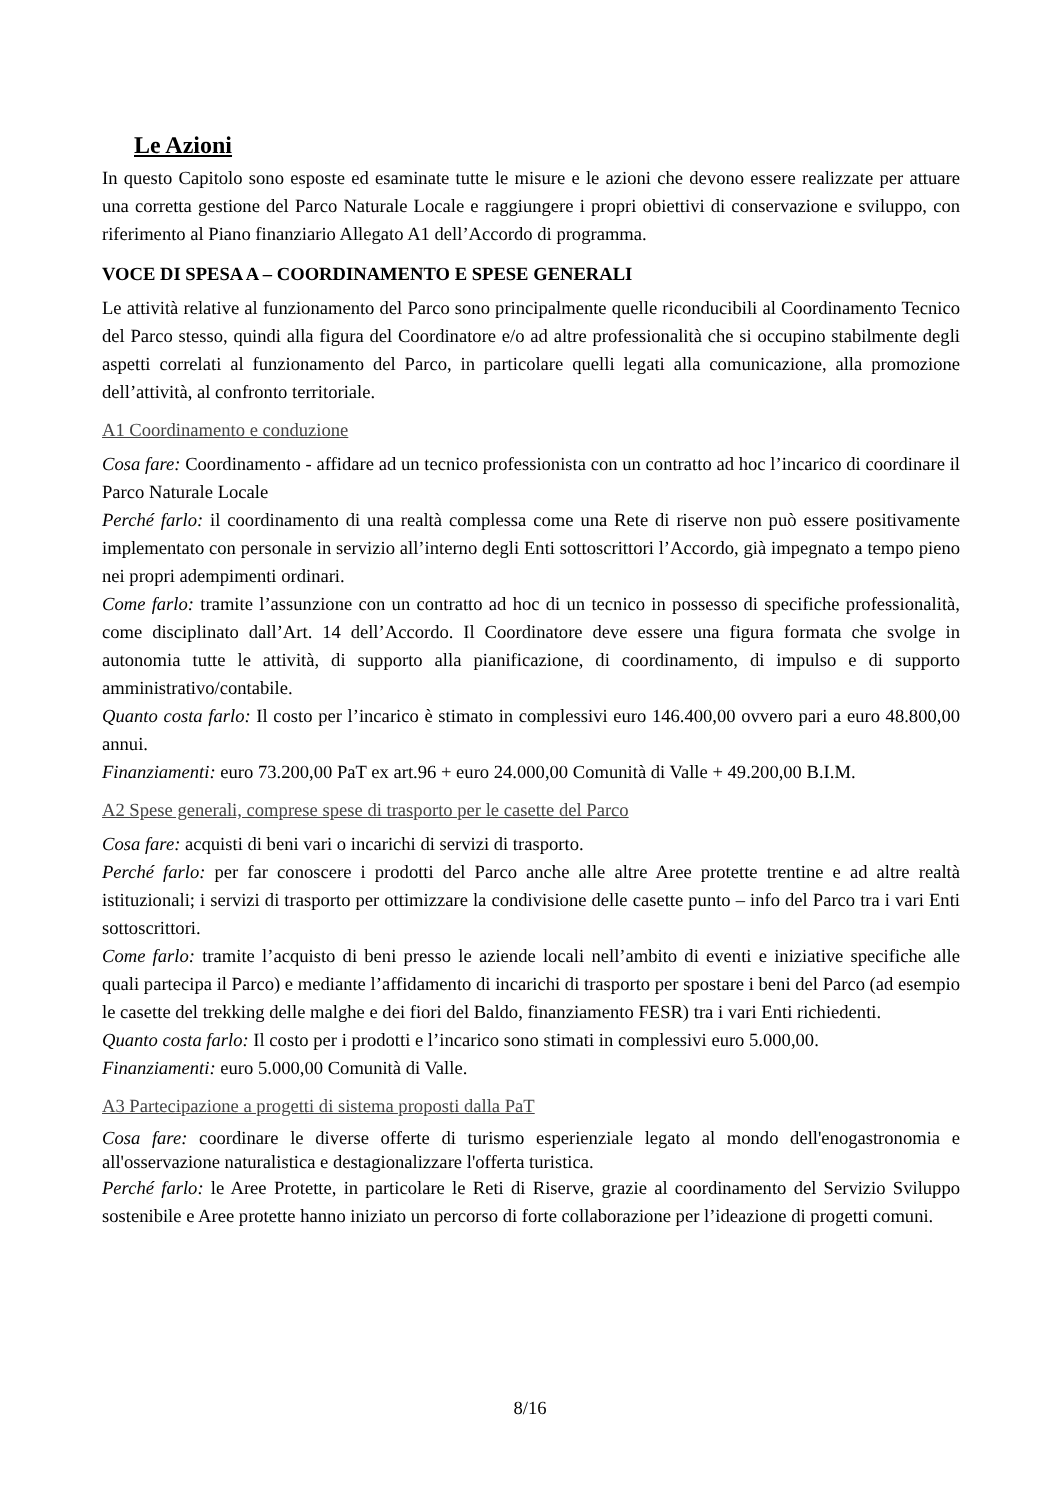Le Azioni
In questo Capitolo sono esposte ed esaminate tutte le misure e le azioni che devono essere realizzate per attuare una corretta gestione del Parco Naturale Locale e raggiungere i propri obiettivi di conservazione e sviluppo, con riferimento al Piano finanziario Allegato A1 dell’Accordo di programma.
VOCE DI SPESA A – COORDINAMENTO E SPESE GENERALI
Le attività relative al funzionamento del Parco sono principalmente quelle riconducibili al Coordinamento Tecnico del Parco stesso, quindi alla figura del Coordinatore e/o ad altre professionalità che si occupino stabilmente degli aspetti correlati al funzionamento del Parco, in particolare quelli legati alla comunicazione, alla promozione dell’attività, al confronto territoriale.
A1 Coordinamento e conduzione
Cosa fare: Coordinamento - affidare ad un tecnico professionista con un contratto ad hoc l’incarico di coordinare il Parco Naturale Locale
Perché farlo: il coordinamento di una realtà complessa come una Rete di riserve non può essere positivamente implementato con personale in servizio all’interno degli Enti sottoscrittori l’Accordo, già impegnato a tempo pieno nei propri adempimenti ordinari.
Come farlo: tramite l’assunzione con un contratto ad hoc di un tecnico in possesso di specifiche professionalità, come disciplinato dall’Art. 14 dell’Accordo. Il Coordinatore deve essere una figura formata che svolge in autonomia tutte le attività, di supporto alla pianificazione, di coordinamento, di impulso e di supporto amministrativo/contabile.
Quanto costa farlo: Il costo per l’incarico è stimato in complessivi euro 146.400,00 ovvero pari a euro 48.800,00 annui.
Finanziamenti: euro 73.200,00 PaT ex art.96 + euro 24.000,00 Comunità di Valle + 49.200,00 B.I.M.
A2 Spese generali, comprese spese di trasporto per le casette del Parco
Cosa fare: acquisti di beni vari o incarichi di servizi di trasporto.
Perché farlo: per far conoscere i prodotti del Parco anche alle altre Aree protette trentine e ad altre realtà istituzionali; i servizi di trasporto per ottimizzare la condivisione delle casette punto – info del Parco tra i vari Enti sottoscrittori.
Come farlo: tramite l’acquisto di beni presso le aziende locali nell’ambito di eventi e iniziative specifiche alle quali partecipa il Parco) e mediante l’affidamento di incarichi di trasporto per spostare i beni del Parco (ad esempio le casette del trekking delle malghe e dei fiori del Baldo, finanziamento FESR) tra i vari Enti richiedenti.
Quanto costa farlo: Il costo per i prodotti e l’incarico sono stimati in complessivi euro 5.000,00.
Finanziamenti: euro 5.000,00 Comunità di Valle.
A3 Partecipazione a progetti di sistema proposti dalla PaT
Cosa fare: coordinare le diverse offerte di turismo esperienziale legato al mondo dell'enogastronomia e all'osservazione naturalistica e destagionalizzare l'offerta turistica.
Perché farlo: le Aree Protette, in particolare le Reti di Riserve, grazie al coordinamento del Servizio Sviluppo sostenibile e Aree protette hanno iniziato un percorso di forte collaborazione per l’ideazione di progetti comuni.
8/16